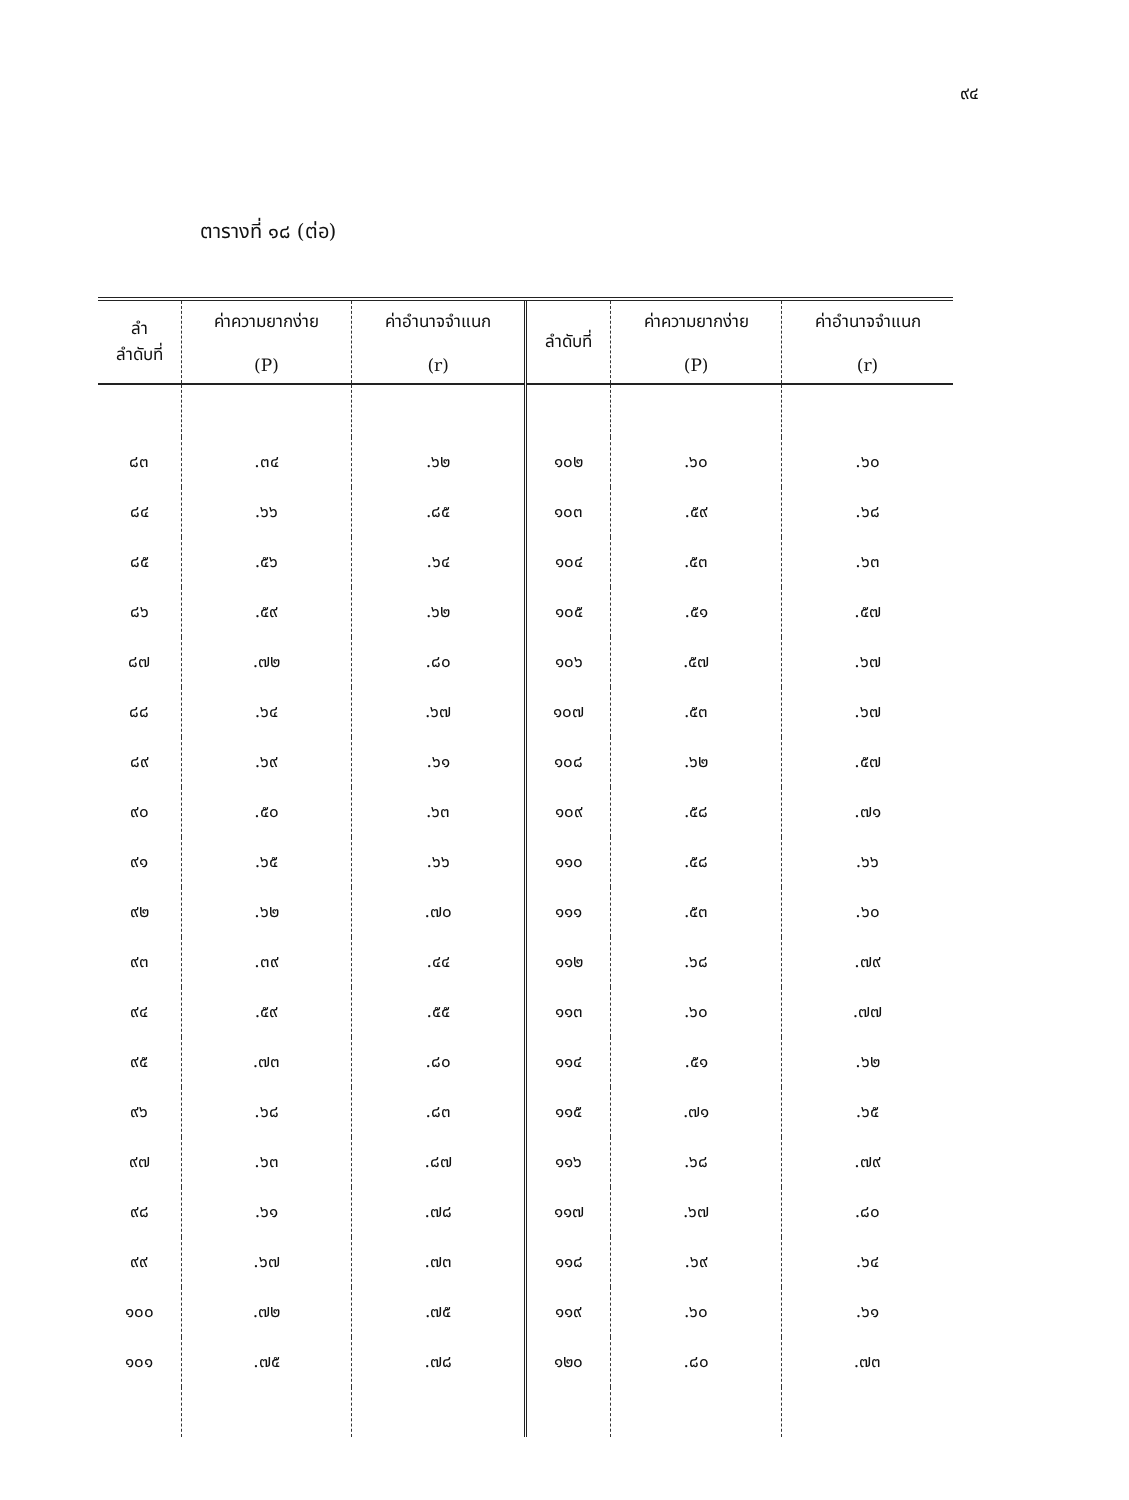๙๔
ตารางที่ ๑๘ (ต่อ)
| ลำ ลำดับที่ | ค่าความยากง่าย (P) | ค่าอำนาจจำแนก (r) | ลำดับที่ | ค่าความยากง่าย (P) | ค่าอำนาจจำแนก (r) |
| --- | --- | --- | --- | --- | --- |
| ๘๓ | .๓๔ | .๖๒ | ๑๐๒ | .๖๐ | .๖๐ |
| ๘๔ | .๖๖ | .๘๕ | ๑๐๓ | .๕๙ | .๖๘ |
| ๘๕ | .๕๖ | .๖๔ | ๑๐๔ | .๕๓ | .๖๓ |
| ๘๖ | .๕๙ | .๖๒ | ๑๐๕ | .๕๑ | .๕๗ |
| ๘๗ | .๗๒ | .๘๐ | ๑๐๖ | .๕๗ | .๖๗ |
| ๘๘ | .๖๔ | .๖๗ | ๑๐๗ | .๕๓ | .๖๗ |
| ๘๙ | .๖๙ | .๖๑ | ๑๐๘ | .๖๒ | .๕๗ |
| ๙๐ | .๕๐ | .๖๓ | ๑๐๙ | .๕๘ | .๗๑ |
| ๙๑ | .๖๕ | .๖๖ | ๑๑๐ | .๕๘ | .๖๖ |
| ๙๒ | .๖๒ | .๗๐ | ๑๑๑ | .๕๓ | .๖๐ |
| ๙๓ | .๓๙ | .๔๔ | ๑๑๒ | .๖๘ | .๗๙ |
| ๙๔ | .๕๙ | .๕๕ | ๑๑๓ | .๖๐ | .๗๗ |
| ๙๕ | .๗๓ | .๘๐ | ๑๑๔ | .๕๑ | .๖๒ |
| ๙๖ | .๖๘ | .๘๓ | ๑๑๕ | .๗๑ | .๖๕ |
| ๙๗ | .๖๓ | .๘๗ | ๑๑๖ | .๖๘ | .๗๙ |
| ๙๘ | .๖๑ | .๗๘ | ๑๑๗ | .๖๗ | .๘๐ |
| ๙๙ | .๖๗ | .๗๓ | ๑๑๘ | .๖๙ | .๖๔ |
| ๑๐๐ | .๗๒ | .๗๕ | ๑๑๙ | .๖๐ | .๖๑ |
| ๑๐๑ | .๗๕ | .๗๘ | ๑๒๐ | .๘๐ | .๗๓ |